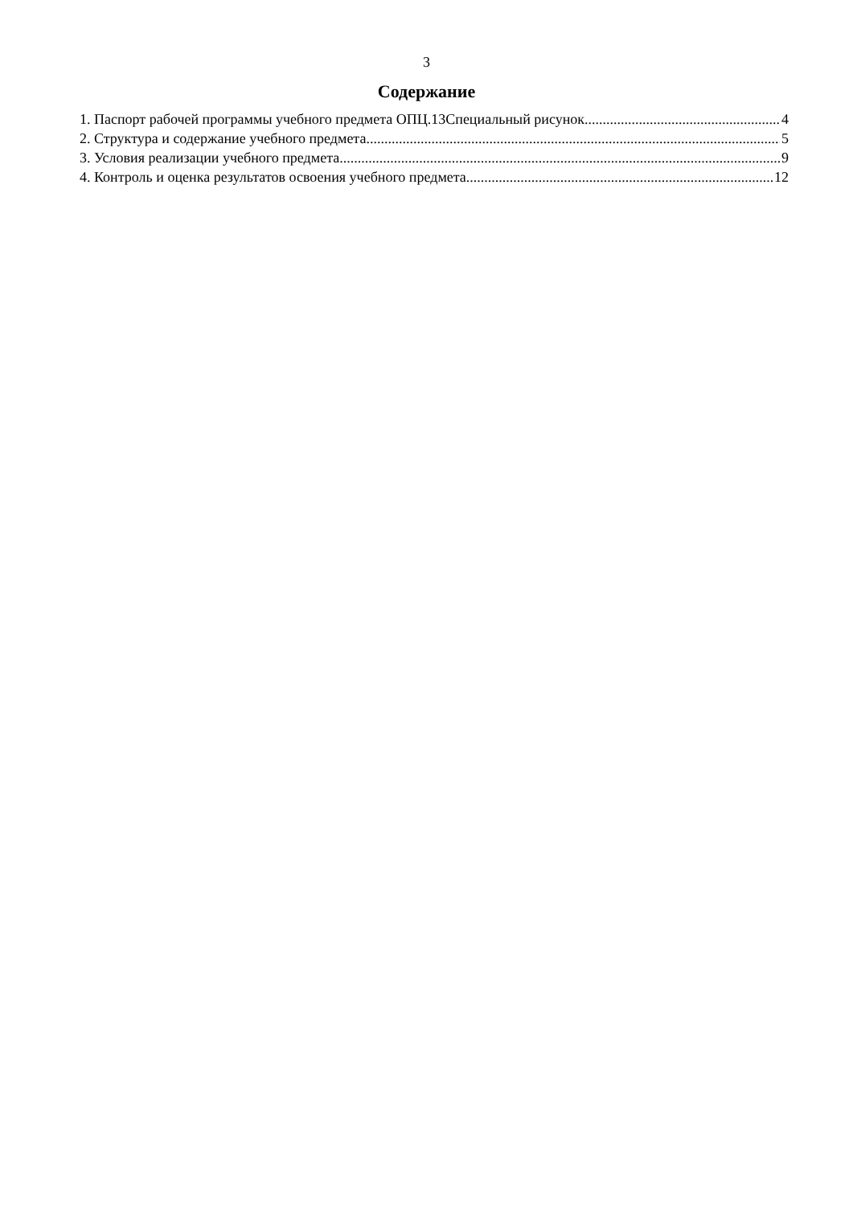3
Содержание
1. Паспорт рабочей программы учебного предмета ОПЦ.13Специальный рисунок 4
2. Структура и содержание учебного предмета 5
3. Условия реализации учебного предмета 9
4. Контроль и оценка результатов освоения учебного предмета 12